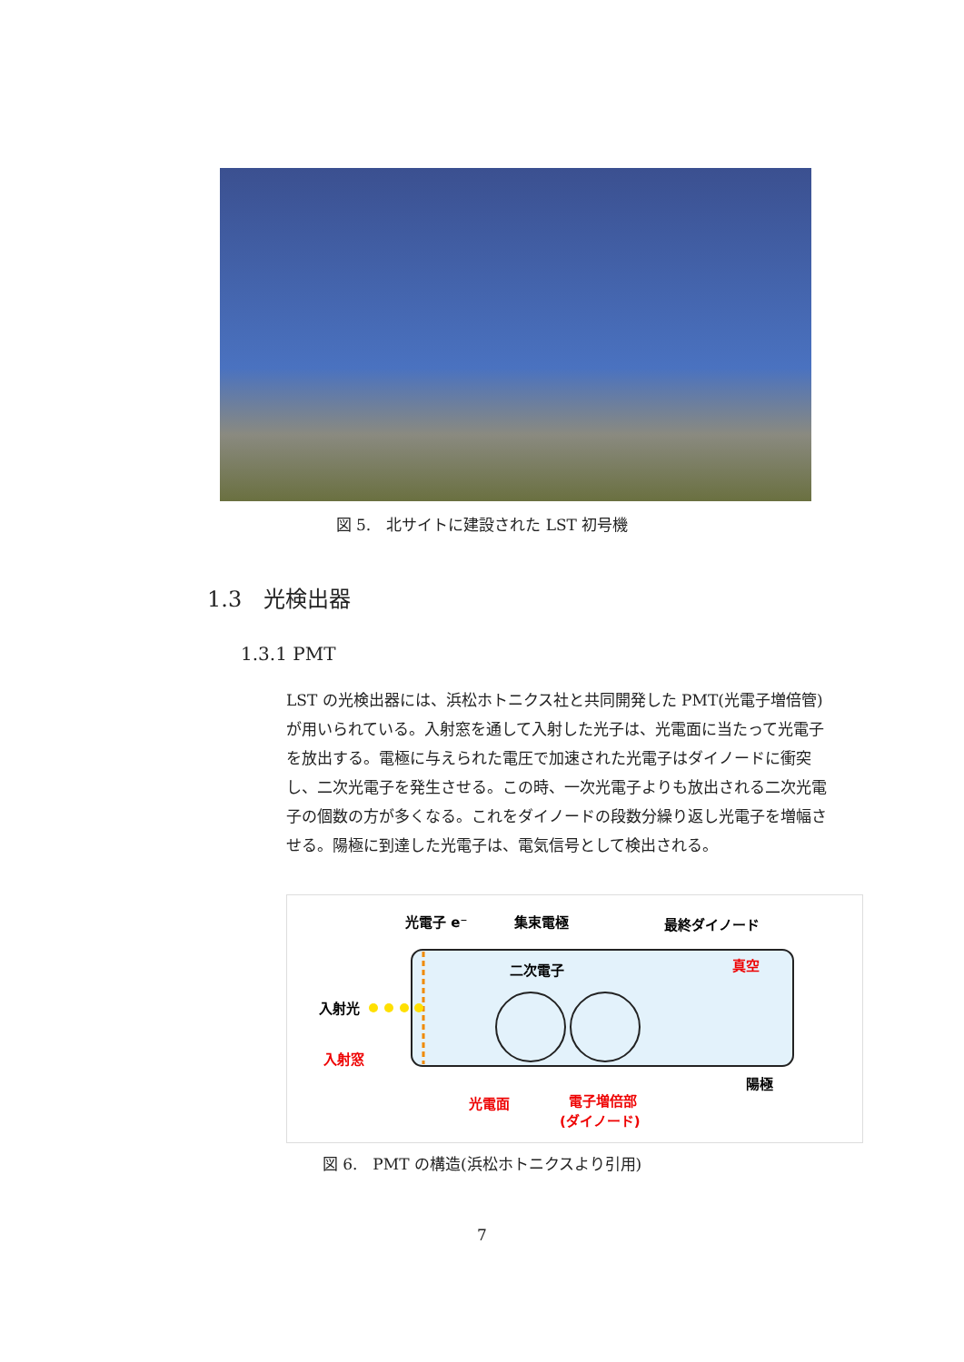図 5.　北サイトに建設された LST 初号機
1.3　光検出器
1.3.1 PMT
LST の光検出器には、浜松ホトニクス社と共同開発した PMT(光電子増倍管)が用いられている。入射窓を通して入射した光子は、光電面に当たって光電子を放出する。電極に与えられた電圧で加速された光電子はダイノードに衝突し、二次光電子を発生させる。この時、一次光電子よりも放出される二次光電子の個数の方が多くなる。これをダイノードの段数分繰り返し光電子を増幅させる。陽極に到達した光電子は、電気信号として検出される。
光電子 e⁻
集束電極
最終ダイノード
二次電子
真空
入射光
入射窓
光電面
電子増倍部
(ダイノード)
陽極
図 6.　PMT の構造(浜松ホトニクスより引用)
7